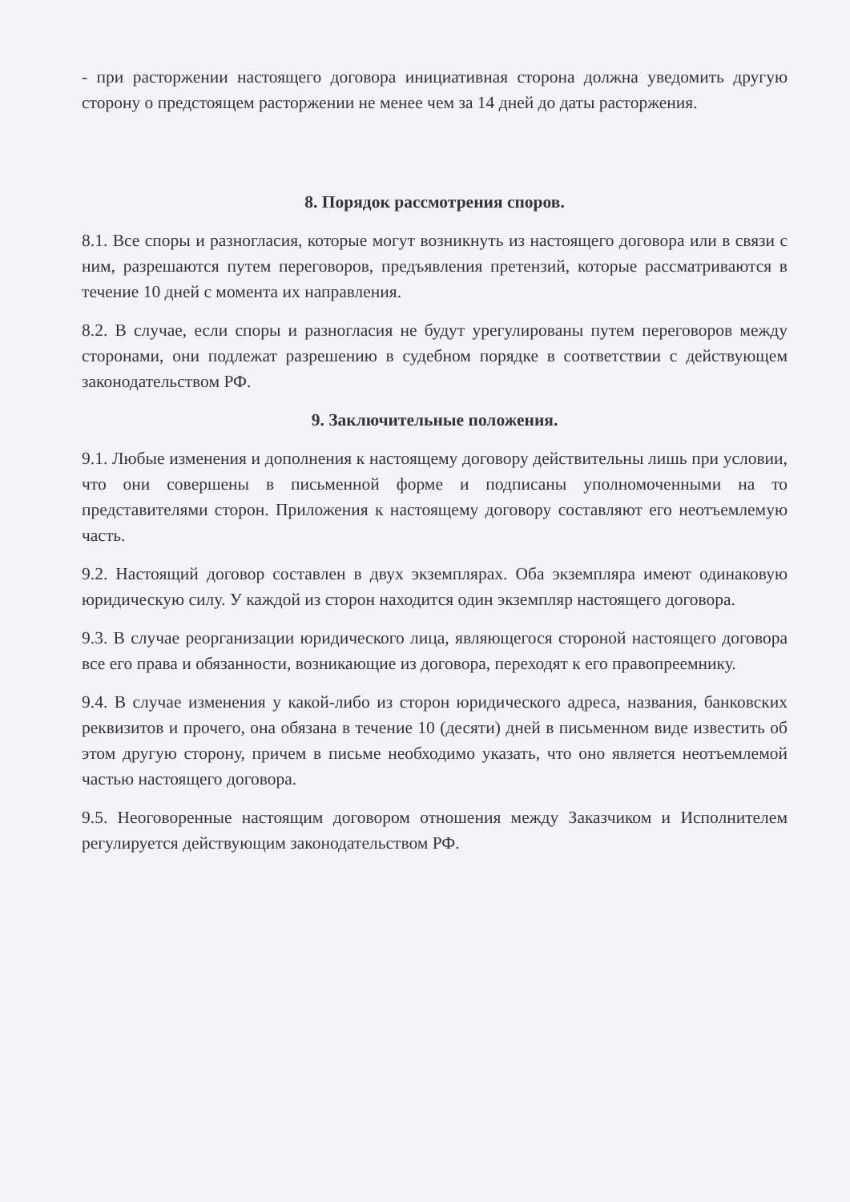- при расторжении настоящего договора инициативная сторона должна уведомить другую сторону о предстоящем расторжении не менее чем за 14 дней до даты расторжения.
8. Порядок рассмотрения споров.
8.1. Все споры и разногласия, которые могут возникнуть из настоящего договора или в связи с ним, разрешаются путем переговоров, предъявления претензий, которые рассматриваются в течение 10 дней с момента их направления.
8.2. В случае, если споры и разногласия не будут урегулированы путем переговоров между сторонами, они подлежат разрешению в судебном порядке в соответствии с действующем законодательством РФ.
9. Заключительные положения.
9.1. Любые изменения и дополнения к настоящему договору действительны лишь при условии, что они совершены в письменной форме и подписаны уполномоченными на то представителями сторон. Приложения к настоящему договору составляют его неотъемлемую часть.
9.2. Настоящий договор составлен в двух экземплярах. Оба экземпляра имеют одинаковую юридическую силу. У каждой из сторон находится один экземпляр настоящего договора.
9.3. В случае реорганизации юридического лица, являющегося стороной настоящего договора все его права и обязанности, возникающие из договора, переходят к его правопреемнику.
9.4. В случае изменения у какой-либо из сторон юридического адреса, названия, банковских реквизитов и прочего, она обязана в течение 10 (десяти) дней в письменном виде известить об этом другую сторону, причем в письме необходимо указать, что оно является неотъемлемой частью настоящего договора.
9.5. Неоговоренные настоящим договором отношения между Заказчиком и Исполнителем регулируется действующим законодательством РФ.